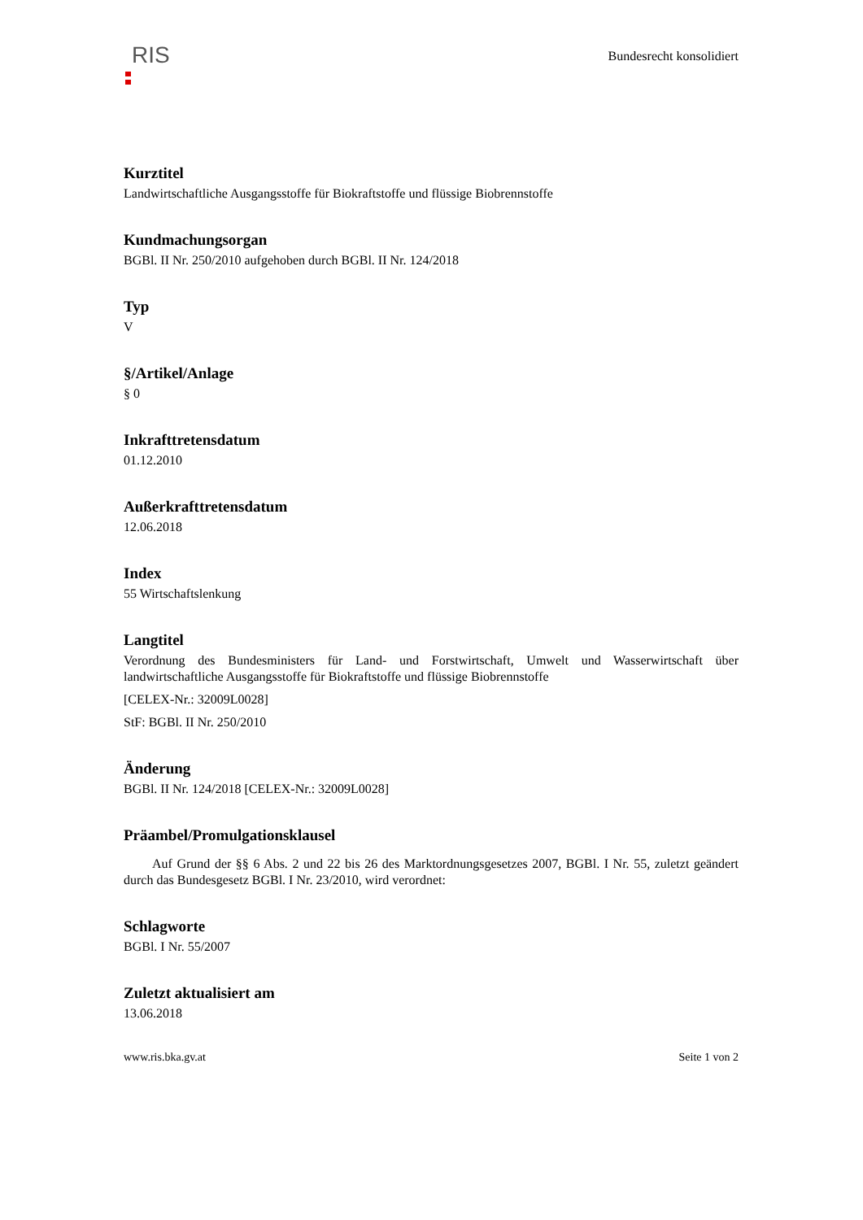RIS
Bundesrecht konsolidiert
Kurztitel
Landwirtschaftliche Ausgangsstoffe für Biokraftstoffe und flüssige Biobrennstoffe
Kundmachungsorgan
BGBl. II Nr. 250/2010 aufgehoben durch BGBl. II Nr. 124/2018
Typ
V
§/Artikel/Anlage
§ 0
Inkrafttretensdatum
01.12.2010
Außerkrafttretensdatum
12.06.2018
Index
55 Wirtschaftslenkung
Langtitel
Verordnung des Bundesministers für Land- und Forstwirtschaft, Umwelt und Wasserwirtschaft über landwirtschaftliche Ausgangsstoffe für Biokraftstoffe und flüssige Biobrennstoffe
[CELEX-Nr.: 32009L0028]
StF: BGBl. II Nr. 250/2010
Änderung
BGBl. II Nr. 124/2018 [CELEX-Nr.: 32009L0028]
Präambel/Promulgationsklausel
Auf Grund der §§ 6 Abs. 2 und 22 bis 26 des Marktordnungsgesetzes 2007, BGBl. I Nr. 55, zuletzt geändert durch das Bundesgesetz BGBl. I Nr. 23/2010, wird verordnet:
Schlagworte
BGBl. I Nr. 55/2007
Zuletzt aktualisiert am
13.06.2018
www.ris.bka.gv.at Seite 1 von 2